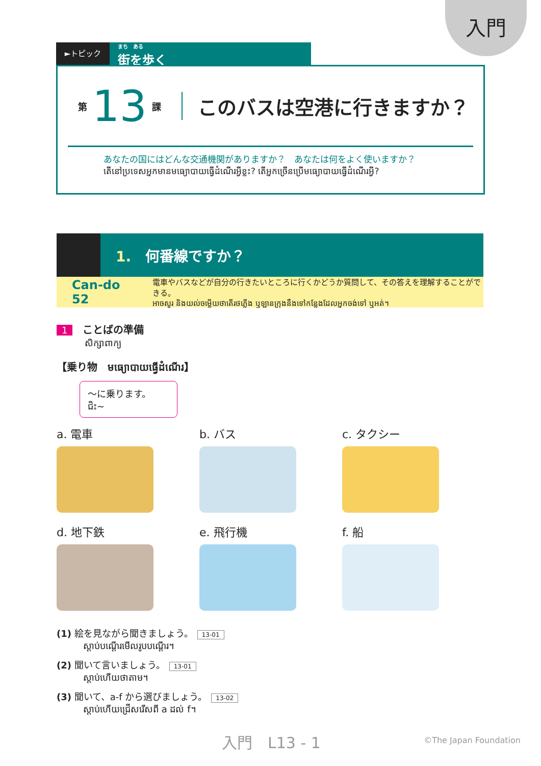入門
►トピック
まち　ある
街を歩く
第 13 課 このバスは空港に行きますか？
あなたの国にはどんな交通機関がありますか？　あなたは何をよく使いますか？
តើនៅប្រទេសអ្នកមានមធ្យោបាយធ្វើដំណើរអ្វីខ្លះ? តើអ្នកច្រើនប្រើមធ្យោបាយធ្វើដំណើរអ្វី?
1.　何番線ですか？
Can-do 52
電車やバスなどが自分の行きたいところに行くかどうか質問して、その答えを理解することができる。
អាចសួរ និងយល់ចម្លើយថាតើរថភ្លើង ឬឡានក្រុងនឹងទៅកន្លែងដែលអ្នកចង់ទៅ ឬអត់។
1 ことばの準備
សិក្សាពាក្យ
【乗り物　មធ្យោបាយធ្វើដំណើរ】
～に乗ります。
ជិះ~
a. 電車
b. バス
c. タクシー
d. 地下鉄
e. 飛行機
f. 船
(1) 絵を見ながら聞きましょう。 13-01
ស្ដាប់បណ្ដើរមើលរូបបណ្ដើរ។
(2) 聞いて言いましょう。 13-01
ស្ដាប់ហើយថាតាម។
(3) 聞いて、a-f から選びましょう。 13-02
ស្ដាប់ហើយជ្រើសរើសពី a ដល់ f។
入門　L13 - 1 ©The Japan Foundation